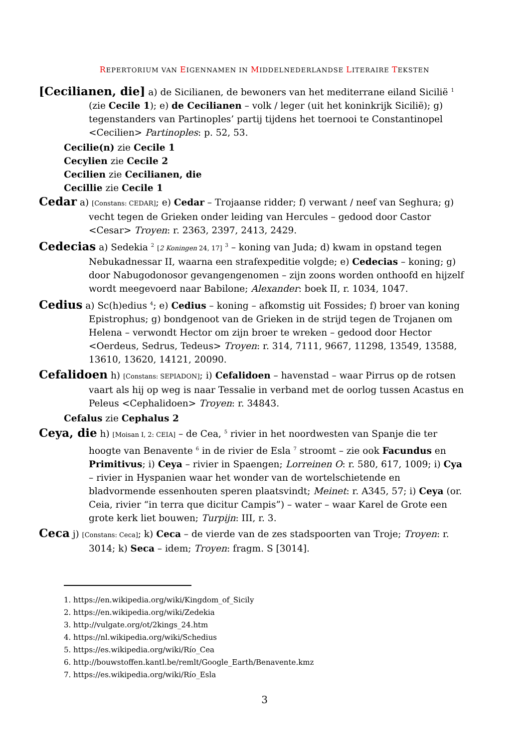REPERTORIUM VAN EIGENNAMEN IN MIDDELNEDERLANDSE LITERAIRE TEKSTEN
[Cecilianen, die] a) de Sicilianen, de bewoners van het mediterrane eiland Sicilië <sup>1</sup> (zie Cecile 1); e) de Cecilianen – volk / leger (uit het koninkrijk Sicilië); g) tegenstanders van Partinoples’ partij tijdens het toernooi te Constantinopel <Cecilien> Partinoples: p. 52, 53.
Cecilie(n) zie Cecile 1
Cecylien zie Cecile 2
Cecilien zie Cecilianen, die
Cecillie zie Cecile 1
Cedar a) [Constans: CEDAR]; e) Cedar – Trojaanse ridder; f) verwant / neef van Seghura; g) vecht tegen de Grieken onder leiding van Hercules – gedood door Castor <Cesar> Troyen: r. 2363, 2397, 2413, 2429.
Cedecias a) Sedekia <sup>2</sup> [2 Koningen 24, 17] <sup>3</sup> – koning van Juda; d) kwam in opstand tegen Nebukadnessar II, waarna een strafexpeditie volgde; e) Cedecias – koning; g) door Nabugodonosor gevangengenomen – zijn zoons worden onthoofd en hijzelf wordt meegevoerd naar Babilone; Alexander: boek II, r. 1034, 1047.
Cedius a) Sc(h)edius <sup>4</sup>; e) Cedius – koning – afkomstig uit Fossides; f) broer van koning Epistrophus; g) bondgenoot van de Grieken in de strijd tegen de Trojanen om Helena – verwondt Hector om zijn broer te wreken – gedood door Hector <Oerdeus, Sedrus, Tedeus> Troyen: r. 314, 7111, 9667, 11298, 13549, 13588, 13610, 13620, 14121, 20090.
Cefalidoen h) [Constans: SEPIADON]; i) Cefalidoen – havenstad – waar Pirrus op de rotsen vaart als hij op weg is naar Tessalie in verband met de oorlog tussen Acastus en Peleus <Cephalidoen> Troyen: r. 34843.
Cefalus zie Cephalus 2
Ceya, die h) [Moisan I, 2: CEIA] – de Cea, <sup>5</sup> rivier in het noordwesten van Spanje die ter hoogte van Benavente <sup>6</sup> in de rivier de Esla <sup>7</sup> stroomt – zie ook Facundus en Primitivus; i) Ceya – rivier in Spaengen; Lorreinen O: r. 580, 617, 1009; i) Cya – rivier in Hyspanien waar het wonder van de wortelschietende en bladvormende essenhouten speren plaatsvindt; Meinet: r. A345, 57; i) Ceya (or. Ceia, rivier “in terra que dicitur Campis”) – water – waar Karel de Grote een grote kerk liet bouwen; Turpijn: III, r. 3.
Ceca j) [Constans: Ceca]; k) Ceca – de vierde van de zes stadspoorten van Troje; Troyen: r. 3014; k) Seca – idem; Troyen: fragm. S [3014].
1. https://en.wikipedia.org/wiki/Kingdom_of_Sicily
2. https://en.wikipedia.org/wiki/Zedekia
3. http://vulgate.org/ot/2kings_24.htm
4. https://nl.wikipedia.org/wiki/Schedius
5. https://es.wikipedia.org/wiki/Río_Cea
6. http://bouwstoffen.kantl.be/remlt/Google_Earth/Benavente.kmz
7. https://es.wikipedia.org/wiki/Río_Esla
3